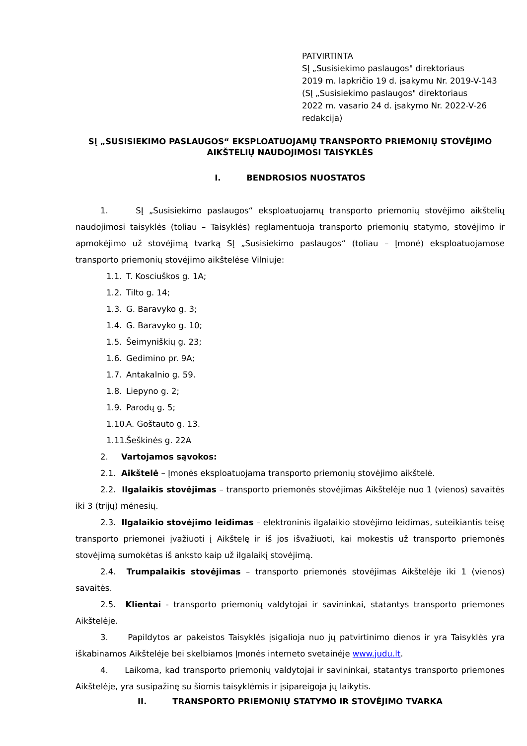PATVIRTINTA
SĮ „Susisiekimo paslaugos" direktoriaus
2019 m. lapkričio 19 d. įsakymu Nr. 2019-V-143
(SĮ „Susisiekimo paslaugos" direktoriaus
2022 m. vasario 24 d. įsakymo Nr. 2022-V-26
redakcija)
SĮ „SUSISIEKIMO PASLAUGOS“ EKSPLOATUOJAMŲ TRANSPORTO PRIEMONIŲ STOVĖJIMO AIKŠTELIŲ NAUDOJIMOSI TAISYKLĖS
I. BENDROSIOS NUOSTATOS
1. SĮ „Susisiekimo paslaugos“ eksploatuojamų transporto priemonių stovėjimo aikštelių naudojimosi taisyklės (toliau – Taisyklės) reglamentuoja transporto priemonių statymo, stovėjimo ir apmokėjimo už stovėjimą tvarką SĮ „Susisiekimo paslaugos“ (toliau – Įmonė) eksploatuojamose transporto priemonių stovėjimo aikštelėse Vilniuje:
1.1. T. Kosciuškos g. 1A;
1.2. Tilto g. 14;
1.3. G. Baravyko g. 3;
1.4. G. Baravyko g. 10;
1.5. Šeimyniškių g. 23;
1.6. Gedimino pr. 9A;
1.7. Antakalnio g. 59.
1.8. Liepyno g. 2;
1.9. Parodų g. 5;
1.10. A. Goštauto g. 13.
1.11. Šeškinės g. 22A
2. Vartojamos sąvokos:
2.1. Aikštelė – Įmonės eksploatuojama transporto priemonių stovėjimo aikštelė.
2.2. Ilgalaikis stovėjimas – transporto priemonės stovėjimas Aikštelėje nuo 1 (vienos) savaitės iki 3 (trijų) mėnesių.
2.3. Ilgalaikio stovėjimo leidimas – elektroninis ilgalaikio stovėjimo leidimas, suteikiantis teisę transporto priemonei įvažiuoti į Aikštelę ir iš jos išvažiuoti, kai mokestis už transporto priemonės stovėjimą sumokėtas iš anksto kaip už ilgalaikį stovėjimą.
2.4. Trumpalaikis stovėjimas – transporto priemonės stovėjimas Aikštelėje iki 1 (vienos) savaitės.
2.5. Klientai - transporto priemonių valdytojai ir savininkai, statantys transporto priemones Aikštelėje.
3. Papildytos ar pakeistos Taisyklės įsigalioja nuo jų patvirtinimo dienos ir yra Taisyklės yra iškabinamos Aikštelėje bei skelbiamos Įmonės interneto svetainėje www.judu.lt.
4. Laikoma, kad transporto priemonių valdytojai ir savininkai, statantys transporto priemones Aikštelėje, yra susipažinę su šiomis taisyklėmis ir įsipareigoja jų laikytis.
II. TRANSPORTO PRIEMONIŲ STATYMO IR STOVĖJIMO TVARKA